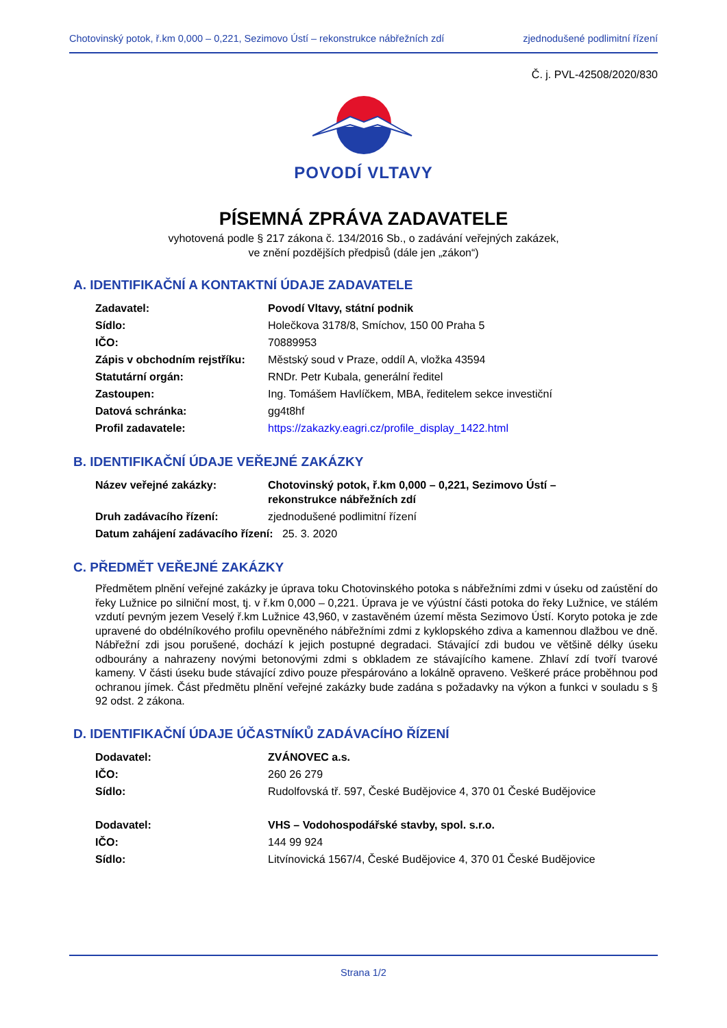Chotovinský potok, ř.km 0,000 – 0,221, Sezimovo Ústí – rekonstrukce nábřežních zdí zjednodušené podlimitní řízení
Č. j. PVL-42508/2020/830
POVODÍ VLTAVY
PÍSEMNÁ ZPRÁVA ZADAVATELE
vyhotovená podle § 217 zákona č. 134/2016 Sb., o zadávání veřejných zakázek,
ve znění pozdějších předpisů (dále jen „zákon“)
A. IDENTIFIKAČNÍ A KONTAKTNÍ ÚDAJE ZADAVATELE
| Zadavatel: | Povodí Vltavy, státní podnik |
| Sídlo: | Holečkova 3178/8, Smíchov, 150 00 Praha 5 |
| IČO: | 70889953 |
| Zápis v obchodním rejstříku: | Městský soud v Praze, oddíl A, vložka 43594 |
| Statutární orgán: | RNDr. Petr Kubala, generální ředitel |
| Zastoupen: | Ing. Tomášem Havlíčkem, MBA, ředitelem sekce investiční |
| Datová schránka: | gg4t8hf |
| Profil zadavatele: | https://zakazky.eagri.cz/profile_display_1422.html |
B. IDENTIFIKAČNÍ ÚDAJE VEŘEJNÉ ZAKÁZKY
| Název veřejné zakázky: | Chotovinský potok, ř.km 0,000 – 0,221, Sezimovo Ústí – rekonstrukce nábřežních zdí |
| Druh zadávacího řízení: | zjednodušené podlimitní řízení |
| Datum zahájení zadávacího řízení: 25. 3. 2020 | |
C. PŘEDMĚT VEŘEJNÉ ZAKÁZKY
Předmětem plnění veřejné zakázky je úprava toku Chotovinského potoka s nábřežními zdmi v úseku od zaústění do řeky Lužnice po silniční most, tj. v ř.km 0,000 – 0,221. Úprava je ve výústní části potoka do řeky Lužnice, ve stálém vzdutí pevným jezem Veselý ř.km Lužnice 43,960, v zastavěném území města Sezimovo Ústí. Koryto potoka je zde upravené do obdélníkového profilu opevněného nábřežními zdmi z kyklopského zdiva a kamennou dlažbou ve dně. Nábřežní zdi jsou porušené, dochází k jejich postupné degradaci. Stávající zdi budou ve většině délky úseku odbourány a nahrazeny novými betonovými zdmi s obkladem ze stávajícího kamene. Zhlaví zdí tvoří tvarové kameny. V části úseku bude stávající zdivo pouze přespárováno a lokálně opraveno. Veškeré práce proběhnou pod ochranou jímek. Část předmětu plnění veřejné zakázky bude zadána s požadavky na výkon a funkci v souladu s § 92 odst. 2 zákona.
D. IDENTIFIKAČNÍ ÚDAJE ÚČASTNÍKŮ ZADÁVACÍHO ŘÍZENÍ
| Dodavatel: | ZVÁNOVEC a.s. |
| IČO: | 260 26 279 |
| Sídlo: | Rudolfovská tř. 597, České Budějovice 4, 370 01 České Budějovice |
| Dodavatel: | VHS – Vodohospodářské stavby, spol. s.r.o. |
| IČO: | 144 99 924 |
| Sídlo: | Litvínovická 1567/4, České Budějovice 4, 370 01 České Budějovice |
Strana 1/2